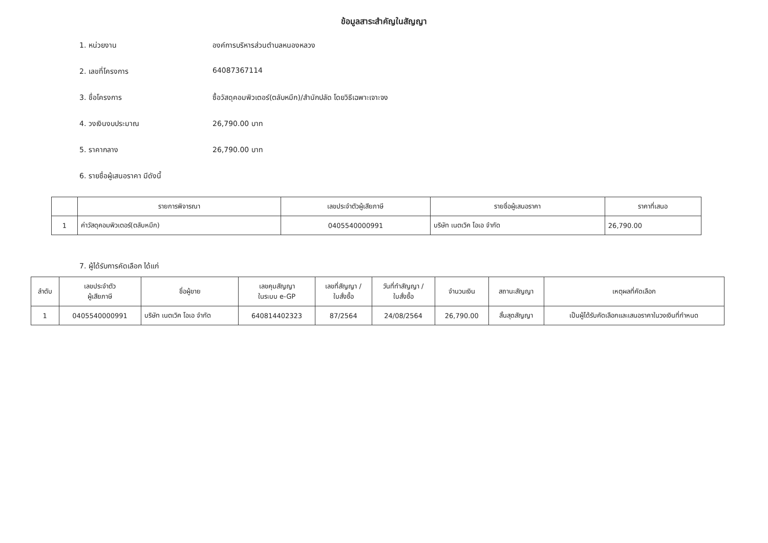ข้อมูลสาระสำคัญในสัญญา
1. หน่วยงาน องค์การบริหารส่วนตำบลหนองหลวง
2. เลขที่โครงการ 64087367114
3. ชื่อโครงการ ซื้อวัสดุคอมพิวเตอร์(ตลับหมึก)/สำนักปลัด โดยวิธีเฉพาะเจาะจง
4. วงเงินงบประมาณ 26,790.00 บาท
5. ราคากลาง 26,790.00 บาท
6. รายชื่อผู้เสนอราคา มีดังนี้
| | รายการพิจารณา | เลขประจำตัวผู้เสียภาษี | รายชื่อผู้เสนอราคา | ราคาที่เสนอ |
| --- | --- | --- | --- | --- |
| 1 | ค่าวัสดุคอมพิวเตอร์(ตลับหมึก) | 0405540000991 | บริษัท เนตเวิค โอเอ จำกัด | 26,790.00 |
7. ผู้ได้รับการคัดเลือก ได้แก่
| ลำดับ | เลขประจำตัว ผู้เสียภาษี | ชื่อผู้ขาย | เลขคุมสัญญา ในระบบ e-GP | เลขที่สัญญา / ใบสั่งซื้อ | วันที่ทำสัญญา / ใบสั่งซื้อ | จำนวนเงิน | สถานะสัญญา | เหตุผลที่คัดเลือก |
| --- | --- | --- | --- | --- | --- | --- | --- | --- |
| 1 | 0405540000991 | บริษัท เนตเวิค โอเอ จำกัด | 640814402323 | 87/2564 | 24/08/2564 | 26,790.00 | สิ้นสุดสัญญา | เป็นผู้ได้รับคัดเลือกและเสนอราคาในวงเงินที่กำหนด |